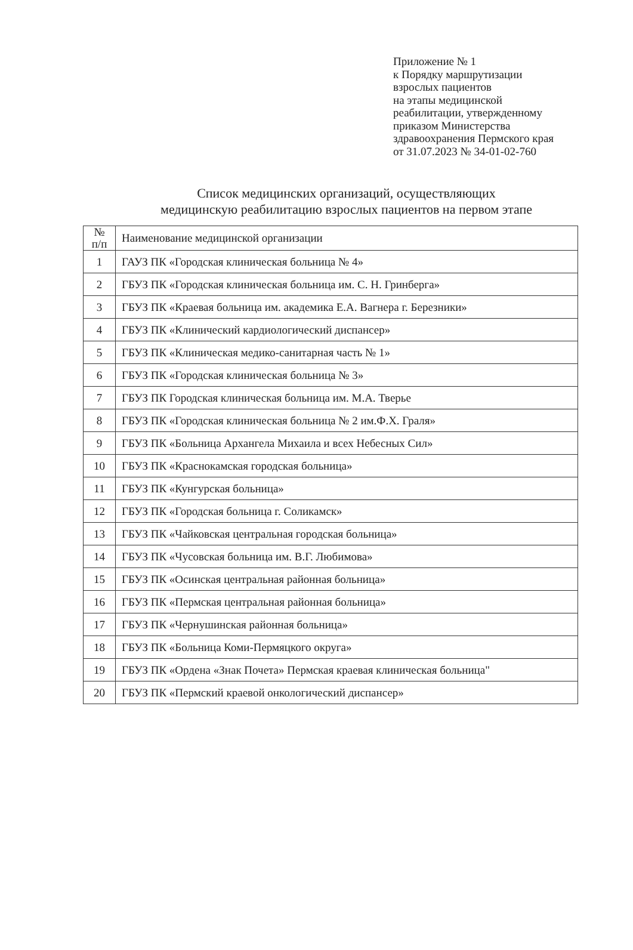Приложение № 1
к Порядку маршрутизации
взрослых пациентов
на этапы медицинской
реабилитации, утвержденному
приказом Министерства
здравоохранения Пермского края
от 31.07.2023 № 34-01-02-760
Список медицинских организаций, осуществляющих
медицинскую реабилитацию взрослых пациентов на первом этапе
| № п/п | Наименование медицинской организации |
| --- | --- |
| 1 | ГАУЗ ПК «Городская клиническая больница № 4» |
| 2 | ГБУЗ ПК «Городская клиническая больница им. С. Н. Гринберга» |
| 3 | ГБУЗ ПК «Краевая больница им. академика Е.А. Вагнера г. Березники» |
| 4 | ГБУЗ ПК «Клинический кардиологический диспансер» |
| 5 | ГБУЗ ПК «Клиническая медико-санитарная часть № 1» |
| 6 | ГБУЗ ПК «Городская клиническая больница № 3» |
| 7 | ГБУЗ ПК Городская клиническая больница им. М.А. Тверье |
| 8 | ГБУЗ ПК «Городская клиническая больница № 2 им.Ф.Х. Граля» |
| 9 | ГБУЗ ПК «Больница Архангела Михаила и всех Небесных Сил» |
| 10 | ГБУЗ ПК «Краснокамская городская больница» |
| 11 | ГБУЗ ПК «Кунгурская больница» |
| 12 | ГБУЗ ПК «Городская больница г. Соликамск» |
| 13 | ГБУЗ ПК «Чайковская центральная городская больница» |
| 14 | ГБУЗ ПК «Чусовская больница им. В.Г. Любимова» |
| 15 | ГБУЗ ПК «Осинская центральная районная больница» |
| 16 | ГБУЗ ПК «Пермская центральная районная больница» |
| 17 | ГБУЗ ПК «Чернушинская районная больница» |
| 18 | ГБУЗ ПК «Больница Коми-Пермяцкого округа» |
| 19 | ГБУЗ ПК «Ордена «Знак Почета» Пермская краевая клиническая больница" |
| 20 | ГБУЗ ПК «Пермский краевой онкологический диспансер» |